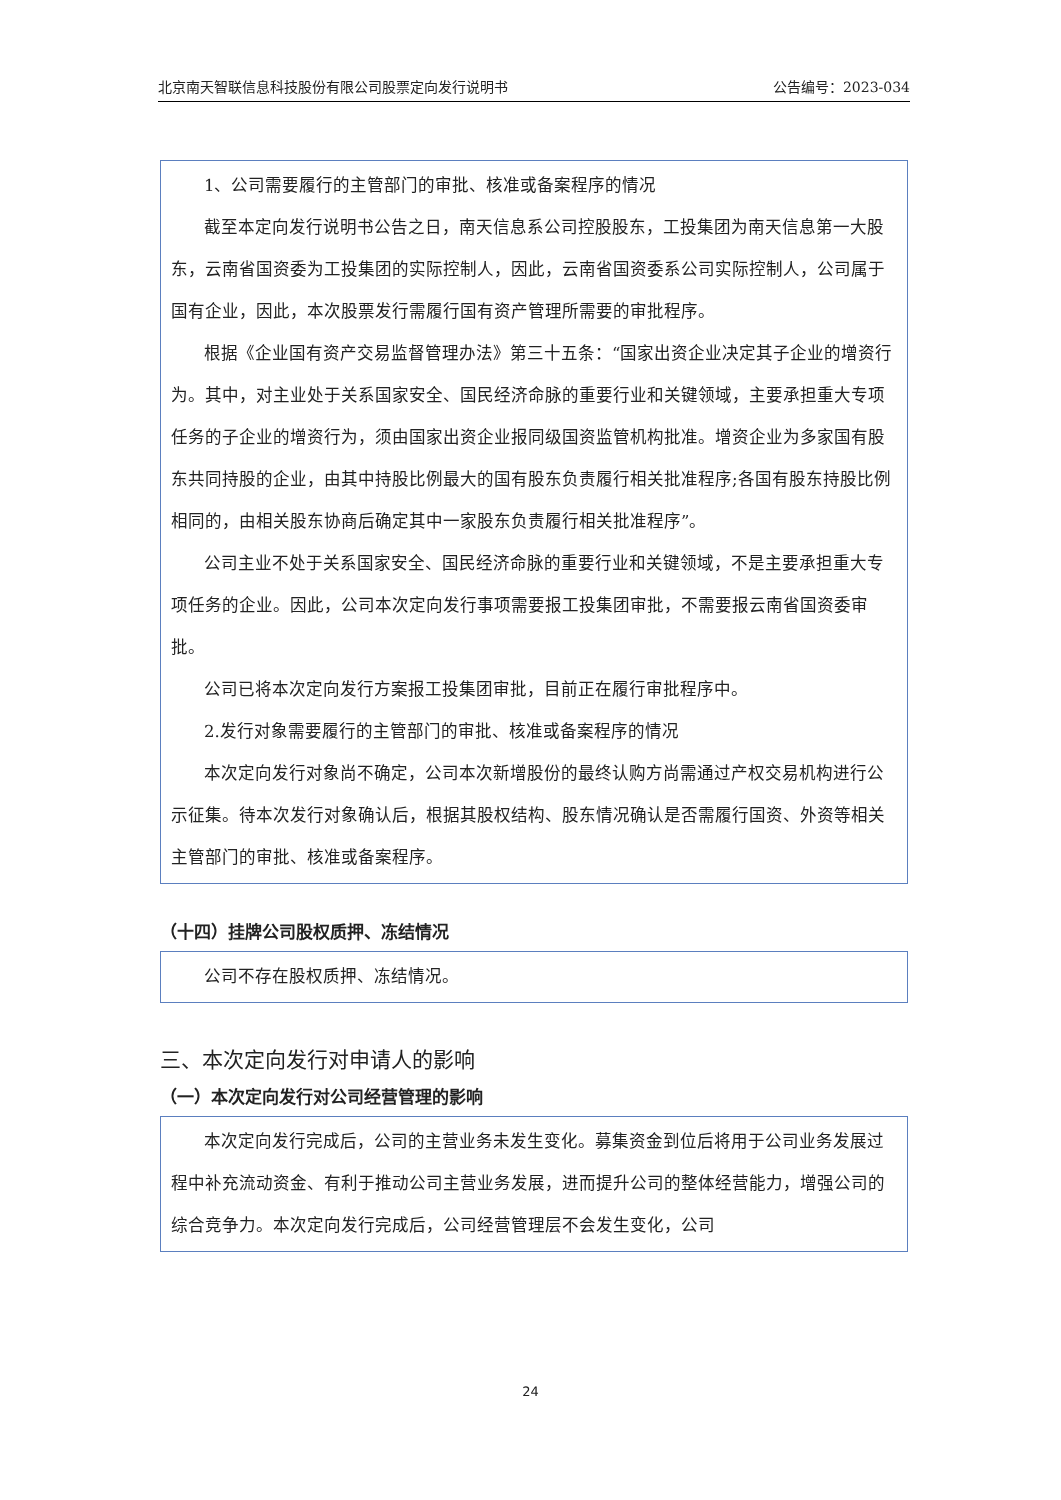北京南天智联信息科技股份有限公司股票定向发行说明书 公告编号：2023-034
1、公司需要履行的主管部门的审批、核准或备案程序的情况
截至本定向发行说明书公告之日，南天信息系公司控股股东，工投集团为南天信息第一大股东，云南省国资委为工投集团的实际控制人，因此，云南省国资委系公司实际控制人，公司属于国有企业，因此，本次股票发行需履行国有资产管理所需要的审批程序。
根据《企业国有资产交易监督管理办法》第三十五条：“国家出资企业决定其子企业的增资行为。其中，对主业处于关系国家安全、国民经济命脉的重要行业和关键领域，主要承担重大专项任务的子企业的增资行为，须由国家出资企业报同级国资监管机构批准。增资企业为多家国有股东共同持股的企业，由其中持股比例最大的国有股东负责履行相关批准程序;各国有股东持股比例相同的，由相关股东协商后确定其中一家股东负责履行相关批准程序”。
公司主业不处于关系国家安全、国民经济命脉的重要行业和关键领域，不是主要承担重大专项任务的企业。因此，公司本次定向发行事项需要报工投集团审批，不需要报云南省国资委审批。
公司已将本次定向发行方案报工投集团审批，目前正在履行审批程序中。
2.发行对象需要履行的主管部门的审批、核准或备案程序的情况
本次定向发行对象尚不确定，公司本次新增股份的最终认购方尚需通过产权交易机构进行公示征集。待本次发行对象确认后，根据其股权结构、股东情况确认是否需履行国资、外资等相关主管部门的审批、核准或备案程序。
（十四）挂牌公司股权质押、冻结情况
公司不存在股权质押、冻结情况。
三、本次定向发行对申请人的影响
（一）本次定向发行对公司经营管理的影响
本次定向发行完成后，公司的主营业务未发生变化。募集资金到位后将用于公司业务发展过程中补充流动资金、有利于推动公司主营业务发展，进而提升公司的整体经营能力，增强公司的综合竞争力。本次定向发行完成后，公司经营管理层不会发生变化，公司
24